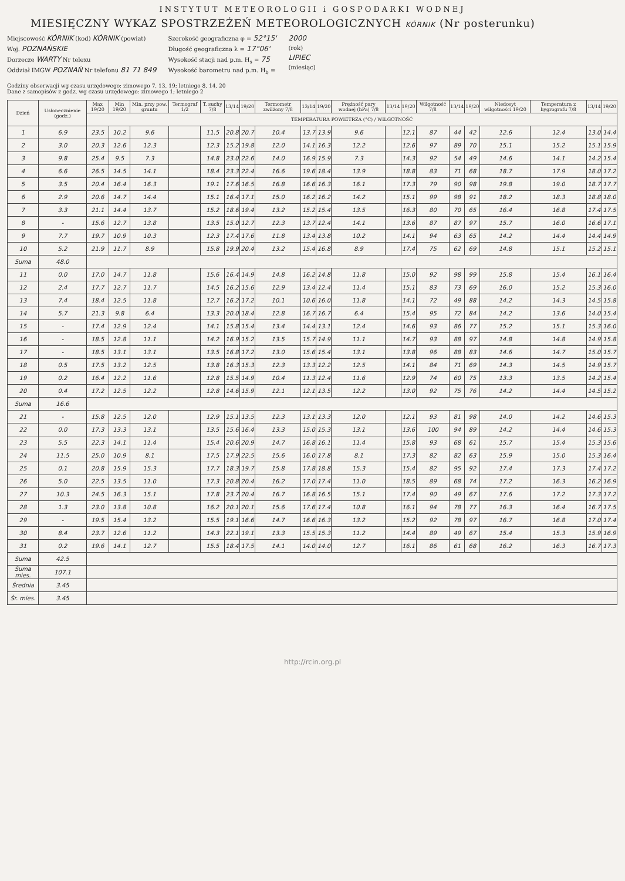INSTYTUT METEOROLOGII i GOSPODARKI WODNEJ
MIESIĘCZNY WYKAZ SPOSTRZEŻEŃ METEOROLOGICZNYCH KÓRNIK (Nr posterunku)
Miejscowość KÓRNIK (kod) KÓRNIK (powiat)
Woj. POZNAŃSKIE
Dorzecze WARTY Nr telexu
Oddział IMGW POZNAŃ Nr telefonu 81 71 849
Szerokość geograficzna φ = 52°15'
Długość geograficzna λ = 17°06'
Wysokość stacji nad p.m. H<sub>s</sub> = 75
Wysokość barometru nad p.m. H<sub>b</sub> =
2000
(rok)
LIPIEC
(miesiąc)
Godziny obserwacji wg czasu urzędowego: zimowego 7, 13, 19; letniego 8, 14, 20
Dane z samopisów z godz. wg czasu urzędowego: zimowego 1; letniego 2
| Dzień | Usłonecznienie (godz.) | Max 19/20 | Min 19/20 | Min. przy pow. gruntu | Termograf 1/2 | T. suchy 7/8 | 13/14 | 19/20 | Termometr zwilżony 7/8 | 13/14 | 19/20 | Prężność pary wodnej (hPa) 7/8 | 13/14 | 19/20 | Wilgotność 7/8 | 13/14 | 19/20 | Niedosyt wilgotności 19/20 | Temperatura z hygrografu 7/8 | 13/14 | 19/20 |
| --- | --- | --- | --- | --- | --- | --- | --- | --- | --- | --- | --- | --- | --- | --- | --- | --- | --- | --- | --- | --- | --- |
| | | TEMPERATURA POWIETRZA (°C) / WILGOTNOŚĆ | | | | | | | | | | | | | | | | | | | |
| 1 | 6.9 | 23.5 | 10.2 | 9.6 | | 11.5 | 20.8 | 20.7 | 10.4 | 13.7 | 13.9 | 9.6 | | 12.1 | 87 | 44 | 42 | 12.6 | 12.4 | 13.0 | 14.4 |
| 2 | 3.0 | 20.3 | 12.6 | 12.3 | | 12.3 | 15.2 | 19.8 | 12.0 | 14.1 | 16.3 | 12.2 | | 12.6 | 97 | 89 | 70 | 15.1 | 15.2 | 15.1 | 15.9 |
| 3 | 9.8 | 25.4 | 9.5 | 7.3 | | 14.8 | 23.0 | 22.6 | 14.0 | 16.9 | 15.9 | 7.3 | | 14.3 | 92 | 54 | 49 | 14.6 | 14.1 | 14.2 | 15.4 |
| 4 | 6.6 | 26.5 | 14.5 | 14.1 | | 18.4 | 23.3 | 22.4 | 16.6 | 19.6 | 18.4 | 13.9 | | 18.8 | 83 | 71 | 68 | 18.7 | 17.9 | 18.0 | 17.2 |
| 5 | 3.5 | 20.4 | 16.4 | 16.3 | | 19.1 | 17.6 | 16.5 | 16.8 | 16.6 | 16.3 | 16.1 | | 17.3 | 79 | 90 | 98 | 19.8 | 19.0 | 18.7 | 17.7 |
| 6 | 2.9 | 20.6 | 14.7 | 14.4 | | 15.1 | 16.4 | 17.1 | 15.0 | 16.2 | 16.2 | 14.2 | | 15.1 | 99 | 98 | 91 | 18.2 | 18.3 | 18.8 | 18.0 |
| 7 | 3.3 | 21.1 | 14.4 | 13.7 | | 15.2 | 18.6 | 19.4 | 13.2 | 15.2 | 15.4 | 13.5 | | 16.3 | 80 | 70 | 65 | 16.4 | 16.8 | 17.4 | 17.5 |
| 8 | - | 15.6 | 12.7 | 13.8 | | 13.5 | 15.0 | 12.7 | 12.3 | 13.7 | 12.4 | 14.1 | | 13.6 | 87 | 87 | 97 | 15.7 | 16.0 | 16.6 | 17.1 |
| 9 | 7.7 | 19.7 | 10.9 | 10.3 | | 12.3 | 17.4 | 17.6 | 11.8 | 13.4 | 13.8 | 10.2 | | 14.1 | 94 | 63 | 65 | 14.2 | 14.4 | 14.4 | 14.9 |
| 10 | 5.2 | 21.9 | 11.7 | 8.9 | | 15.8 | 19.9 | 20.4 | 13.2 | 15.4 | 16.8 | 8.9 | | 17.4 | 75 | 62 | 69 | 14.8 | 15.1 | 15.2 | 15.1 |
| Suma | 48.0 | | | | | | | | | | | | | | | | | | | | |
| 11 | 0.0 | 17.0 | 14.7 | 11.8 | | 15.6 | 16.4 | 14.9 | 14.8 | 16.2 | 14.8 | 11.8 | | 15.0 | 92 | 98 | 99 | 15.8 | 15.4 | 16.1 | 16.4 |
| 12 | 2.4 | 17.7 | 12.7 | 11.7 | | 14.5 | 16.2 | 15.6 | 12.9 | 13.4 | 12.4 | 11.4 | | 15.1 | 83 | 73 | 69 | 16.0 | 15.2 | 15.3 | 16.0 |
| 13 | 7.4 | 18.4 | 12.5 | 11.8 | | 12.7 | 16.2 | 17.2 | 10.1 | 10.6 | 16.0 | 11.8 | | 14.1 | 72 | 49 | 88 | 14.2 | 14.3 | 14.5 | 15.8 |
| 14 | 5.7 | 21.3 | 9.8 | 6.4 | | 13.3 | 20.0 | 18.4 | 12.8 | 16.7 | 16.7 | 6.4 | | 15.4 | 95 | 72 | 84 | 14.2 | 13.6 | 14.0 | 15.4 |
| 15 | - | 17.4 | 12.9 | 12.4 | | 14.1 | 15.8 | 15.4 | 13.4 | 14.4 | 13.1 | 12.4 | | 14.6 | 93 | 86 | 77 | 15.2 | 15.1 | 15.3 | 16.0 |
| 16 | - | 18.5 | 12.8 | 11.1 | | 14.2 | 16.9 | 15.2 | 13.5 | 15.7 | 14.9 | 11.1 | | 14.7 | 93 | 88 | 97 | 14.8 | 14.8 | 14.9 | 15.8 |
| 17 | - | 18.5 | 13.1 | 13.1 | | 13.5 | 16.8 | 17.2 | 13.0 | 15.6 | 15.4 | 13.1 | | 13.8 | 96 | 88 | 83 | 14.6 | 14.7 | 15.0 | 15.7 |
| 18 | 0.5 | 17.5 | 13.2 | 12.5 | | 13.8 | 16.3 | 15.3 | 12.3 | 13.3 | 12.2 | 12.5 | | 14.1 | 84 | 71 | 69 | 14.3 | 14.5 | 14.9 | 15.7 |
| 19 | 0.2 | 16.4 | 12.2 | 11.6 | | 12.8 | 15.5 | 14.9 | 10.4 | 11.3 | 12.4 | 11.6 | | 12.9 | 74 | 60 | 75 | 13.3 | 13.5 | 14.2 | 15.4 |
| 20 | 0.4 | 17.2 | 12.5 | 12.2 | | 12.8 | 14.6 | 15.9 | 12.1 | 12.1 | 13.5 | 12.2 | | 13.0 | 92 | 75 | 76 | 14.2 | 14.4 | 14.5 | 15.2 |
| Suma | 16.6 | | | | | | | | | | | | | | | | | | | | |
| 21 | - | 15.8 | 12.5 | 12.0 | | 12.9 | 15.1 | 13.5 | 12.3 | 13.1 | 13.3 | 12.0 | | 12.1 | 93 | 81 | 98 | 14.0 | 14.2 | 14.6 | 15.3 |
| 22 | 0.0 | 17.3 | 13.3 | 13.1 | | 13.5 | 15.6 | 16.4 | 13.3 | 15.0 | 15.3 | 13.1 | | 13.6 | 100 | 94 | 89 | 14.2 | 14.4 | 14.6 | 15.3 |
| 23 | 5.5 | 22.3 | 14.1 | 11.4 | | 15.4 | 20.6 | 20.9 | 14.7 | 16.8 | 16.1 | 11.4 | | 15.8 | 93 | 68 | 61 | 15.7 | 15.4 | 15.3 | 15.6 |
| 24 | 11.5 | 25.0 | 10.9 | 8.1 | | 17.5 | 17.9 | 22.5 | 15.6 | 16.0 | 17.8 | 8.1 | | 17.3 | 82 | 82 | 63 | 15.9 | 15.0 | 15.3 | 16.4 |
| 25 | 0.1 | 20.8 | 15.9 | 15.3 | | 17.7 | 18.3 | 19.7 | 15.8 | 17.8 | 18.8 | 15.3 | | 15.4 | 82 | 95 | 92 | 17.4 | 17.3 | 17.4 | 17.2 |
| 26 | 5.0 | 22.5 | 13.5 | 11.0 | | 17.3 | 20.8 | 20.4 | 16.2 | 17.0 | 17.4 | 11.0 | | 18.5 | 89 | 68 | 74 | 17.2 | 16.3 | 16.2 | 16.9 |
| 27 | 10.3 | 24.5 | 16.3 | 15.1 | | 17.8 | 23.7 | 20.4 | 16.7 | 16.8 | 16.5 | 15.1 | | 17.4 | 90 | 49 | 67 | 17.6 | 17.2 | 17.3 | 17.2 |
| 28 | 1.3 | 23.0 | 13.8 | 10.8 | | 16.2 | 20.1 | 20.1 | 15.6 | 17.6 | 17.4 | 10.8 | | 16.1 | 94 | 78 | 77 | 16.3 | 16.4 | 16.7 | 17.5 |
| 29 | - | 19.5 | 15.4 | 13.2 | | 15.5 | 19.1 | 16.6 | 14.7 | 16.6 | 16.3 | 13.2 | | 15.2 | 92 | 78 | 97 | 16.7 | 16.8 | 17.0 | 17.4 |
| 30 | 8.4 | 23.7 | 12.6 | 11.2 | | 14.3 | 22.1 | 19.1 | 13.3 | 15.5 | 15.3 | 11.2 | | 14.4 | 89 | 49 | 67 | 15.4 | 15.3 | 15.9 | 16.9 |
| 31 | 0.2 | 19.6 | 14.1 | 12.7 | | 15.5 | 18.4 | 17.5 | 14.1 | 14.0 | 14.0 | 12.7 | | 16.1 | 86 | 61 | 68 | 16.2 | 16.3 | 16.7 | 17.3 |
| Suma | 42.5 | | | | | | | | | | | | | | | | | | | | |
| Suma mies. | 107.1 | | | | | | | | | | | | | | | | | | | | |
| Średnia | 3.45 | | | | | | | | | | | | | | | | | | | | |
| Śr. mies. | 3.45 | | | | | | | | | | | | | | | | | | | | |
http://rcin.org.pl